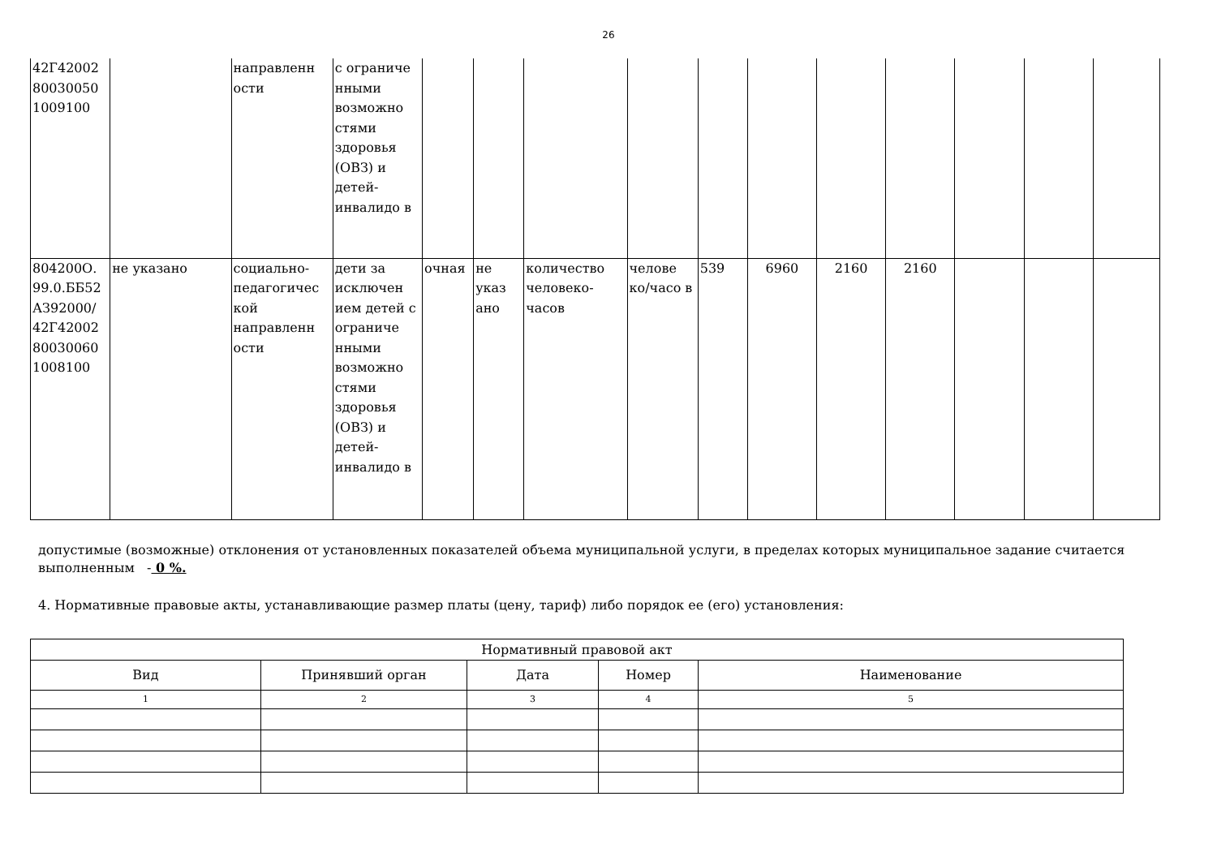26
| 42Г42002 80030050 1009100 | | направленн ости | с ограниче нными возможно стями здоровья (ОВЗ) и детей-инвалидо в | | | | | | | | | | | |
| 804200О. 99.0.ББ52 АЗ92000/ 42Г42002 80030060 1008100 | не указано | социально-педагогичес кой направленн ости | дети за исключен ием детей с ограниче нными возможно стями здоровья (ОВЗ) и детей-инвалидо в | очная | не указ ано | количество человеко-часов | челове ко/часо в | 539 | 6960 | 2160 | 2160 | | | |
допустимые (возможные) отклонения от установленных показателей объема муниципальной услуги, в пределах которых муниципальное задание считается выполненным - 0 %.
4. Нормативные правовые акты, устанавливающие размер платы (цену, тариф) либо порядок ее (его) установления:
| Нормативный правовой акт | | | | |
| --- | --- | --- | --- | --- |
| Вид | Принявший орган | Дата | Номер | Наименование |
| 1 | 2 | 3 | 4 | 5 |